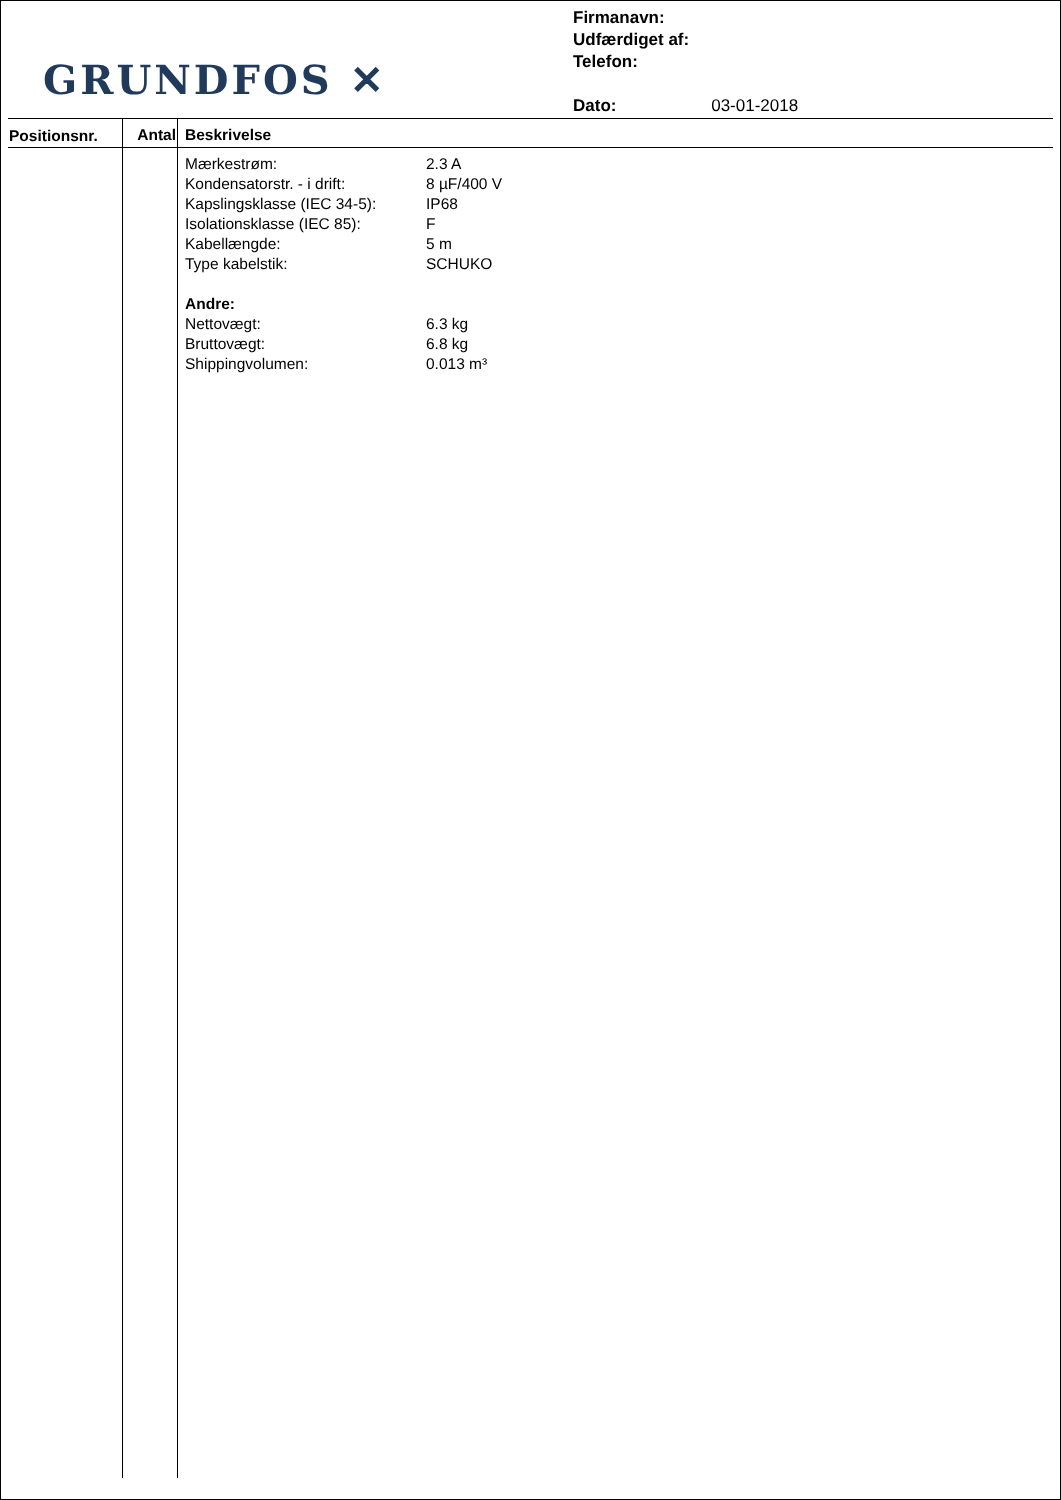GRUNDFOS ✕
Firmanavn:
Udfærdiget af:
Telefon:
Dato: 03-01-2018
| Positionsnr. | Antal | Beskrivelse |
| --- | --- | --- |
| | | Mærkestrøm: 2.3 A Kondensatorstr. - i drift: 8 µF/400 V Kapslingsklasse (IEC 34-5): IP68 Isolationsklasse (IEC 85): F Kabellængde: 5 m Type kabelstik: SCHUKO Andre: Nettovægt: 6.3 kg Bruttovægt: 6.8 kg Shippingvolumen: 0.013 m³ |